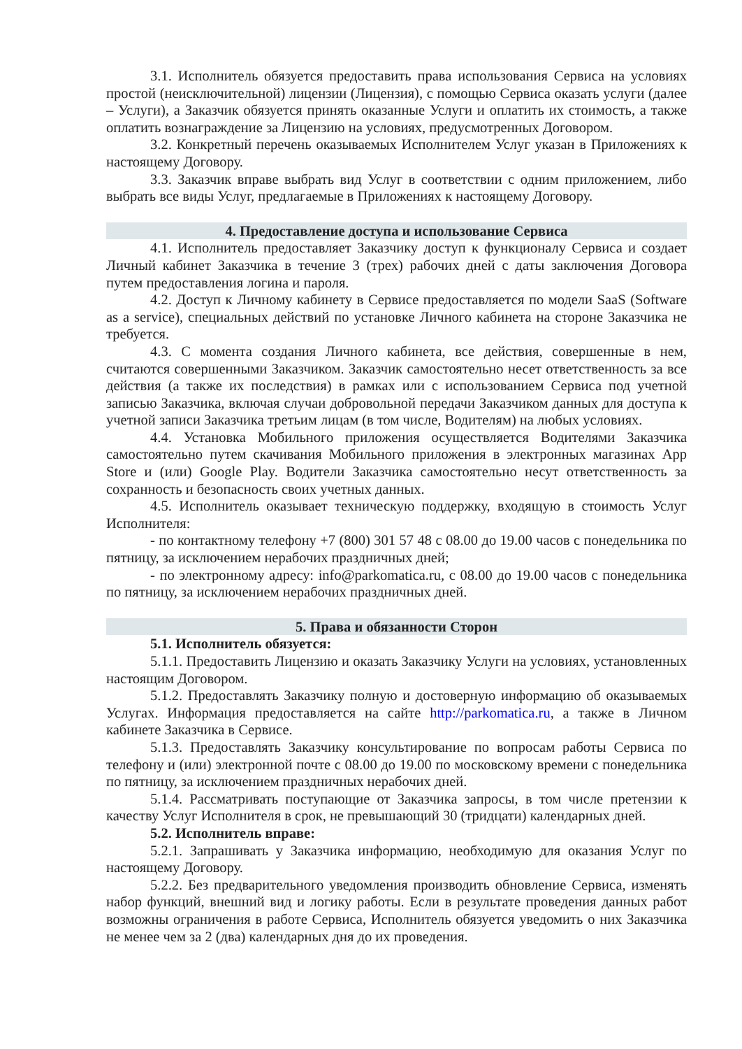3.1. Исполнитель обязуется предоставить права использования Сервиса на условиях простой (неисключительной) лицензии (Лицензия), с помощью Сервиса оказать услуги (далее – Услуги), а Заказчик обязуется принять оказанные Услуги и оплатить их стоимость, а также оплатить вознаграждение за Лицензию на условиях, предусмотренных Договором.
3.2. Конкретный перечень оказываемых Исполнителем Услуг указан в Приложениях к настоящему Договору.
3.3. Заказчик вправе выбрать вид Услуг в соответствии с одним приложением, либо выбрать все виды Услуг, предлагаемые в Приложениях к настоящему Договору.
4. Предоставление доступа и использование Сервиса
4.1. Исполнитель предоставляет Заказчику доступ к функционалу Сервиса и создает Личный кабинет Заказчика в течение 3 (трех) рабочих дней с даты заключения Договора путем предоставления логина и пароля.
4.2. Доступ к Личному кабинету в Сервисе предоставляется по модели SaaS (Software as a service), специальных действий по установке Личного кабинета на стороне Заказчика не требуется.
4.3. С момента создания Личного кабинета, все действия, совершенные в нем, считаются совершенными Заказчиком. Заказчик самостоятельно несет ответственность за все действия (а также их последствия) в рамках или с использованием Сервиса под учетной записью Заказчика, включая случаи добровольной передачи Заказчиком данных для доступа к учетной записи Заказчика третьим лицам (в том числе, Водителям) на любых условиях.
4.4. Установка Мобильного приложения осуществляется Водителями Заказчика самостоятельно путем скачивания Мобильного приложения в электронных магазинах App Store и (или) Google Play. Водители Заказчика самостоятельно несут ответственность за сохранность и безопасность своих учетных данных.
4.5. Исполнитель оказывает техническую поддержку, входящую в стоимость Услуг Исполнителя:
- по контактному телефону +7 (800) 301 57 48 с 08.00 до 19.00 часов с понедельника по пятницу, за исключением нерабочих праздничных дней;
- по электронному адресу: info@parkomatica.ru, с 08.00 до 19.00 часов с понедельника по пятницу, за исключением нерабочих праздничных дней.
5. Права и обязанности Сторон
5.1. Исполнитель обязуется:
5.1.1. Предоставить Лицензию и оказать Заказчику Услуги на условиях, установленных настоящим Договором.
5.1.2. Предоставлять Заказчику полную и достоверную информацию об оказываемых Услугах. Информация предоставляется на сайте http://parkomatica.ru, а также в Личном кабинете Заказчика в Сервисе.
5.1.3. Предоставлять Заказчику консультирование по вопросам работы Сервиса по телефону и (или) электронной почте с 08.00 до 19.00 по московскому времени с понедельника по пятницу, за исключением праздничных нерабочих дней.
5.1.4. Рассматривать поступающие от Заказчика запросы, в том числе претензии к качеству Услуг Исполнителя в срок, не превышающий 30 (тридцати) календарных дней.
5.2. Исполнитель вправе:
5.2.1. Запрашивать у Заказчика информацию, необходимую для оказания Услуг по настоящему Договору.
5.2.2. Без предварительного уведомления производить обновление Сервиса, изменять набор функций, внешний вид и логику работы. Если в результате проведения данных работ возможны ограничения в работе Сервиса, Исполнитель обязуется уведомить о них Заказчика не менее чем за 2 (два) календарных дня до их проведения.